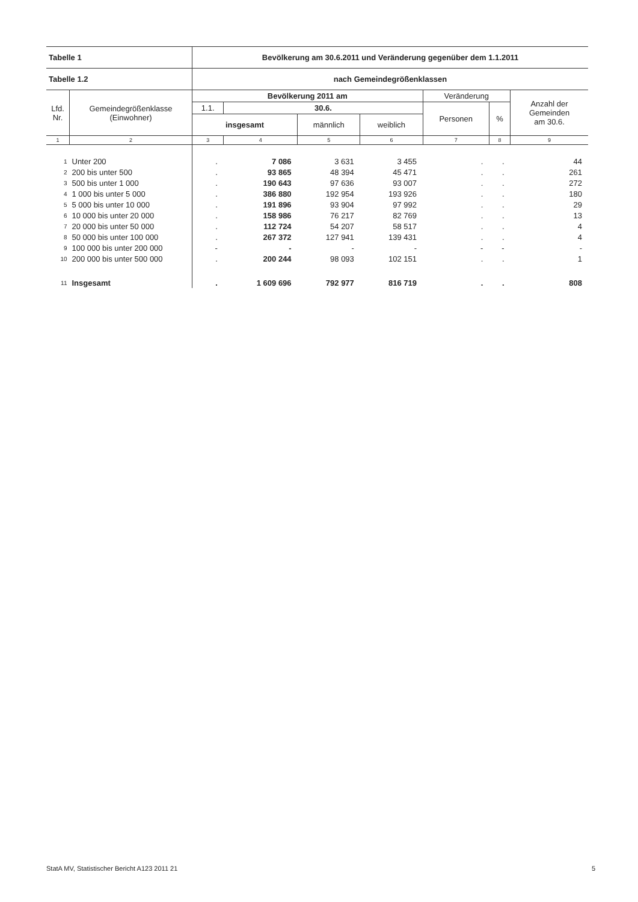| Tabelle 1 | | Bevölkerung am 30.6.2011 und Veränderung gegenüber dem 1.1.2011 | | | | | | |
| --- | --- | --- | --- | --- | --- | --- | --- | --- |
| Tabelle 1.2 | | nach Gemeindegrößenklassen | | | | | | |
| Lfd. Nr. | Gemeindegrößenklasse (Einwohner) | Bevölkerung 2011 am | | | | Veränderung | | Anzahl der Gemeinden am 30.6. |
| | | 1.1. | 30.6. | | | Personen | % | |
| | | insgesamt | | männlich | weiblich | | | |
| 1 | 2 | 3 | 4 | 5 | 6 | 7 | 8 | 9 |
| 1 | Unter 200 | . | 7 086 | 3 631 | 3 455 | . | . | 44 |
| 2 | 200 bis unter 500 | . | 93 865 | 48 394 | 45 471 | . | . | 261 |
| 3 | 500 bis unter 1 000 | . | 190 643 | 97 636 | 93 007 | . | . | 272 |
| 4 | 1 000 bis unter 5 000 | . | 386 880 | 192 954 | 193 926 | . | . | 180 |
| 5 | 5 000 bis unter 10 000 | . | 191 896 | 93 904 | 97 992 | . | . | 29 |
| 6 | 10 000 bis unter 20 000 | . | 158 986 | 76 217 | 82 769 | . | . | 13 |
| 7 | 20 000 bis unter 50 000 | . | 112 724 | 54 207 | 58 517 | . | . | 4 |
| 8 | 50 000 bis unter 100 000 | . | 267 372 | 127 941 | 139 431 | . | . | 4 |
| 9 | 100 000 bis unter 200 000 | - | - | - | - | - | - | - |
| 10 | 200 000 bis unter 500 000 | . | 200 244 | 98 093 | 102 151 | . | . | 1 |
| 11 | Insgesamt | . | 1 609 696 | 792 977 | 816 719 | . | . | 808 |
StatA MV, Statistischer Bericht A123 2011 21 5